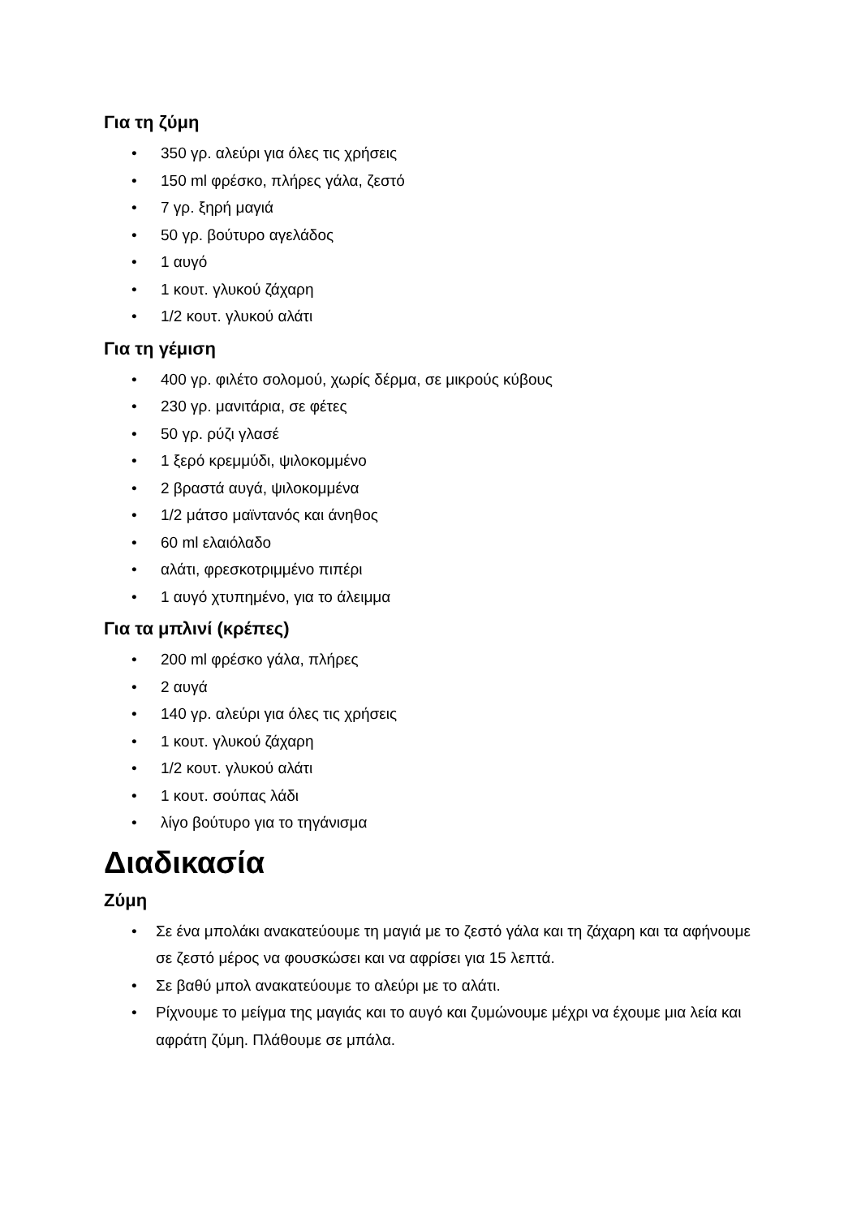Για τη ζύμη
• 350 γρ. αλεύρι για όλες τις χρήσεις
• 150 ml φρέσκο, πλήρες γάλα, ζεστό
• 7 γρ. ξηρή μαγιά
• 50 γρ. βούτυρο αγελάδος
• 1 αυγό
• 1 κουτ. γλυκού ζάχαρη
• 1/2 κουτ. γλυκού αλάτι
Για τη γέμιση
• 400 γρ. φιλέτο σολομού, χωρίς δέρμα, σε μικρούς κύβους
• 230 γρ. μανιτάρια, σε φέτες
• 50 γρ. ρύζι γλασέ
• 1 ξερό κρεμμύδι, ψιλοκομμένο
• 2 βραστά αυγά, ψιλοκομμένα
• 1/2 μάτσο μαϊντανός και άνηθος
• 60 ml ελαιόλαδο
• αλάτι, φρεσκοτριμμένο πιπέρι
• 1 αυγό χτυπημένο, για το άλειμμα
Για τα μπλινί (κρέπες)
• 200 ml φρέσκο γάλα, πλήρες
• 2 αυγά
• 140 γρ. αλεύρι για όλες τις χρήσεις
• 1 κουτ. γλυκού ζάχαρη
• 1/2 κουτ. γλυκού αλάτι
• 1 κουτ. σούπας λάδι
• λίγο βούτυρο για το τηγάνισμα
Διαδικασία
Ζύμη
• Σε ένα μπολάκι ανακατεύουμε τη μαγιά με το ζεστό γάλα και τη ζάχαρη και τα αφήνουμε σε ζεστό μέρος να φουσκώσει και να αφρίσει για 15 λεπτά.
• Σε βαθύ μπολ ανακατεύουμε το αλεύρι με το αλάτι.
• Ρίχνουμε το μείγμα της μαγιάς και το αυγό και ζυμώνουμε μέχρι να έχουμε μια λεία και αφράτη ζύμη. Πλάθουμε σε μπάλα.